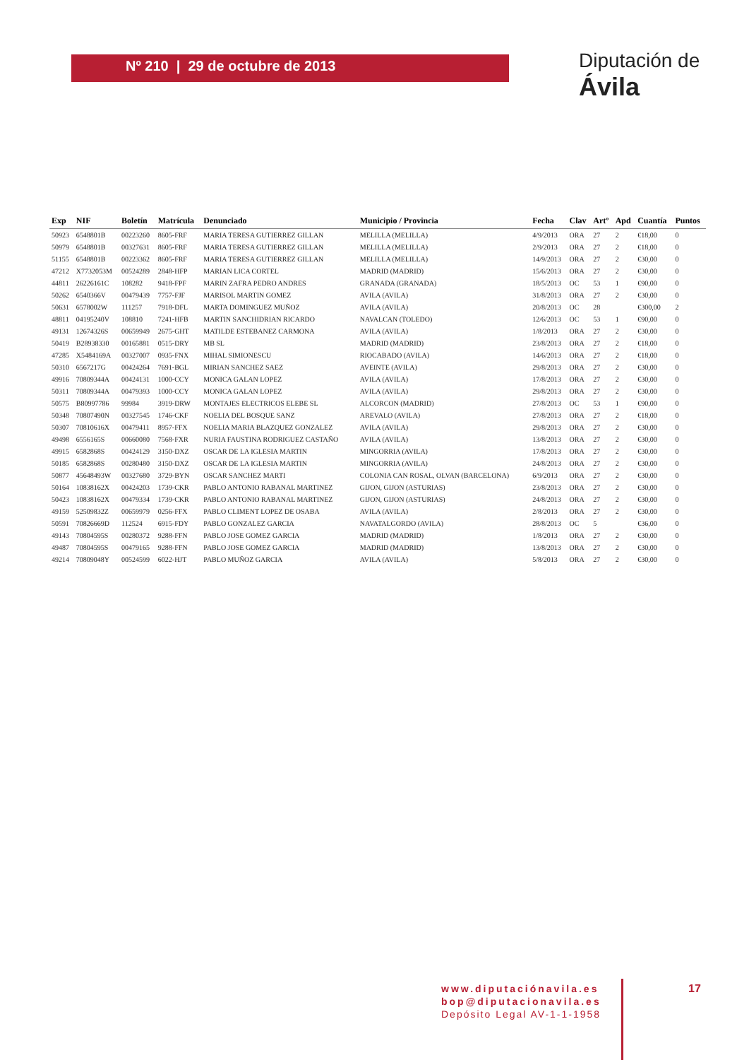Nº 210 | 29 de octubre de 2013
Diputación de Ávila
| Exp | NIF | Boletín | Matrícula | Denunciado | Municipio / Provincia | Fecha | Clav | Artº | Apd | Cuantía | Puntos |
| --- | --- | --- | --- | --- | --- | --- | --- | --- | --- | --- | --- |
| 50923 | 6548801B | 00223260 | 8605-FRF | MARIA TERESA GUTIERREZ GILLAN | MELILLA (MELILLA) | 4/9/2013 | ORA | 27 | 2 | €18,00 | 0 |
| 50979 | 6548801B | 00327631 | 8605-FRF | MARIA TERESA GUTIERREZ GILLAN | MELILLA (MELILLA) | 2/9/2013 | ORA | 27 | 2 | €18,00 | 0 |
| 51155 | 6548801B | 00223362 | 8605-FRF | MARIA TERESA GUTIERREZ GILLAN | MELILLA (MELILLA) | 14/9/2013 | ORA | 27 | 2 | €30,00 | 0 |
| 47212 | X7732053M | 00524289 | 2848-HFP | MARIAN LICA CORTEL | MADRID (MADRID) | 15/6/2013 | ORA | 27 | 2 | €30,00 | 0 |
| 44811 | 26226161C | 108282 | 9418-FPF | MARIN ZAFRA PEDRO ANDRES | GRANADA (GRANADA) | 18/5/2013 | OC | 53 | 1 | €90,00 | 0 |
| 50262 | 6540366V | 00479439 | 7757-FJF | MARISOL MARTIN GOMEZ | AVILA (AVILA) | 31/8/2013 | ORA | 27 | 2 | €30,00 | 0 |
| 50631 | 6578002W | 111257 | 7918-DFL | MARTA DOMINGUEZ MUÑOZ | AVILA (AVILA) | 20/8/2013 | OC | 28 | | €300,00 | 2 |
| 48811 | 04195240V | 108810 | 7241-HFB | MARTIN SANCHIDRIAN RICARDO | NAVALCAN (TOLEDO) | 12/6/2013 | OC | 53 | 1 | €90,00 | 0 |
| 49131 | 12674326S | 00659949 | 2675-GHT | MATILDE ESTEBANEZ CARMONA | AVILA (AVILA) | 1/8/2013 | ORA | 27 | 2 | €30,00 | 0 |
| 50419 | B28938330 | 00165881 | 0515-DRY | MB SL | MADRID (MADRID) | 23/8/2013 | ORA | 27 | 2 | €18,00 | 0 |
| 47285 | X5484169A | 00327007 | 0935-FNX | MIHAL SIMIONESCU | RIOCABADO (AVILA) | 14/6/2013 | ORA | 27 | 2 | €18,00 | 0 |
| 50310 | 6567217G | 00424264 | 7691-BGL | MIRIAN SANCHEZ SAEZ | AVEINTE (AVILA) | 29/8/2013 | ORA | 27 | 2 | €30,00 | 0 |
| 49916 | 70809344A | 00424131 | 1000-CCY | MONICA GALAN LOPEZ | AVILA (AVILA) | 17/8/2013 | ORA | 27 | 2 | €30,00 | 0 |
| 50311 | 70809344A | 00479393 | 1000-CCY | MONICA GALAN LOPEZ | AVILA (AVILA) | 29/8/2013 | ORA | 27 | 2 | €30,00 | 0 |
| 50575 | B80997786 | 99984 | 3919-DRW | MONTAJES ELECTRICOS ELEBE SL | ALCORCON (MADRID) | 27/8/2013 | OC | 53 | 1 | €90,00 | 0 |
| 50348 | 70807490N | 00327545 | 1746-CKF | NOELIA DEL BOSQUE SANZ | AREVALO (AVILA) | 27/8/2013 | ORA | 27 | 2 | €18,00 | 0 |
| 50307 | 70810616X | 00479411 | 8957-FFX | NOELIA MARIA BLAZQUEZ GONZALEZ | AVILA (AVILA) | 29/8/2013 | ORA | 27 | 2 | €30,00 | 0 |
| 49498 | 6556165S | 00660080 | 7568-FXR | NURIA FAUSTINA RODRIGUEZ CASTAÑO | AVILA (AVILA) | 13/8/2013 | ORA | 27 | 2 | €30,00 | 0 |
| 49915 | 6582868S | 00424129 | 3150-DXZ | OSCAR DE LA IGLESIA MARTIN | MINGORRIA (AVILA) | 17/8/2013 | ORA | 27 | 2 | €30,00 | 0 |
| 50185 | 6582868S | 00280480 | 3150-DXZ | OSCAR DE LA IGLESIA MARTIN | MINGORRIA (AVILA) | 24/8/2013 | ORA | 27 | 2 | €30,00 | 0 |
| 50877 | 45648493W | 00327680 | 3729-BYN | OSCAR SANCHEZ MARTI | COLONIA CAN ROSAL, OLVAN (BARCELONA) | 6/9/2013 | ORA | 27 | 2 | €30,00 | 0 |
| 50164 | 10838162X | 00424203 | 1739-CKR | PABLO ANTONIO RABANAL MARTINEZ | GIJON, GIJON (ASTURIAS) | 23/8/2013 | ORA | 27 | 2 | €30,00 | 0 |
| 50423 | 10838162X | 00479334 | 1739-CKR | PABLO ANTONIO RABANAL MARTINEZ | GIJON, GIJON (ASTURIAS) | 24/8/2013 | ORA | 27 | 2 | €30,00 | 0 |
| 49159 | 52509832Z | 00659979 | 0256-FFX | PABLO CLIMENT LOPEZ DE OSABA | AVILA (AVILA) | 2/8/2013 | ORA | 27 | 2 | €30,00 | 0 |
| 50591 | 70826669D | 112524 | 6915-FDY | PABLO GONZALEZ GARCIA | NAVATALGORDO (AVILA) | 28/8/2013 | OC | 5 | | €36,00 | 0 |
| 49143 | 70804595S | 00280372 | 9288-FFN | PABLO JOSE GOMEZ GARCIA | MADRID (MADRID) | 1/8/2013 | ORA | 27 | 2 | €30,00 | 0 |
| 49487 | 70804595S | 00479165 | 9288-FFN | PABLO JOSE GOMEZ GARCIA | MADRID (MADRID) | 13/8/2013 | ORA | 27 | 2 | €30,00 | 0 |
| 49214 | 70809048Y | 00524599 | 6022-HJT | PABLO MUÑOZ GARCIA | AVILA (AVILA) | 5/8/2013 | ORA | 27 | 2 | €30,00 | 0 |
www.diputaciónavila.es
bop@diputacionavila.es
Depósito Legal AV-1-1-1958
17